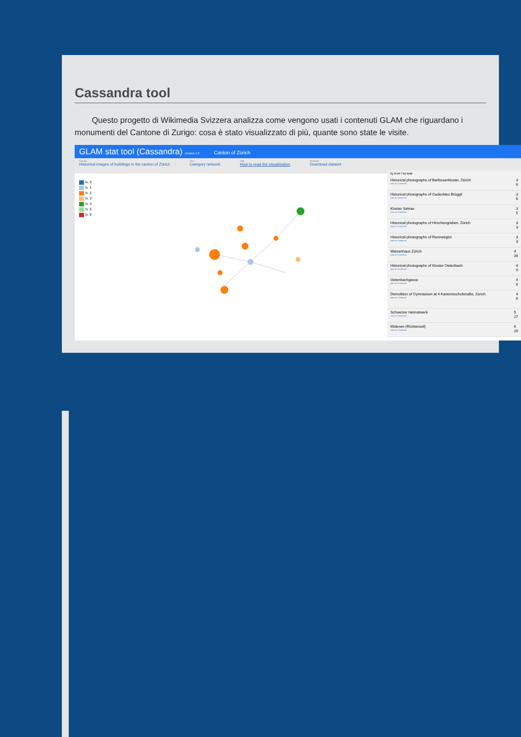Cassandra tool
Questo progetto di Wikimedia Svizzera analizza come vengono usati i contenuti GLAM che riguardano i monumenti del Cantone di Zurigo: cosa è stato visualizzato di più, quante sono state le visite.
GLAM stat tool (Cassandra) version 1.2 Canton of Zürich
Category
Historical images of buildings in the canton of Zürich
Chart
Category network
Help
How to read the visualization
Download
Download dataset
lv. 0
lv. 1
lv. 2
lv. 3
lv. 4
lv. 5
lv. 6
by level / by total
Historical photographs of Barfüsserkloster, Zürich
view on Commons
3
6
Historical photographs of Gedecktes Brüggli
view on Commons
3
6
Kloster Selnau
view on Commons
3
5
Historical photographs of Hirschengraben, Zürich
view on Commons
3
3
Historical photographs of Rennwegtor
view on Commons
3
3
Waisenhaus Zürich
view on Commons
4
34
Historical photographs of Kloster Oetenbach
view on Commons
4
9
Oetenbachgasse
view on Commons
4
8
Demolition of Gymnasium at 4 Kantonsschulstraße, Zurich
view on Commons
4
6
Schweizer Heimatwerk
view on Commons
5
27
Mülenen (Richterswil)
view on Commons
6
20